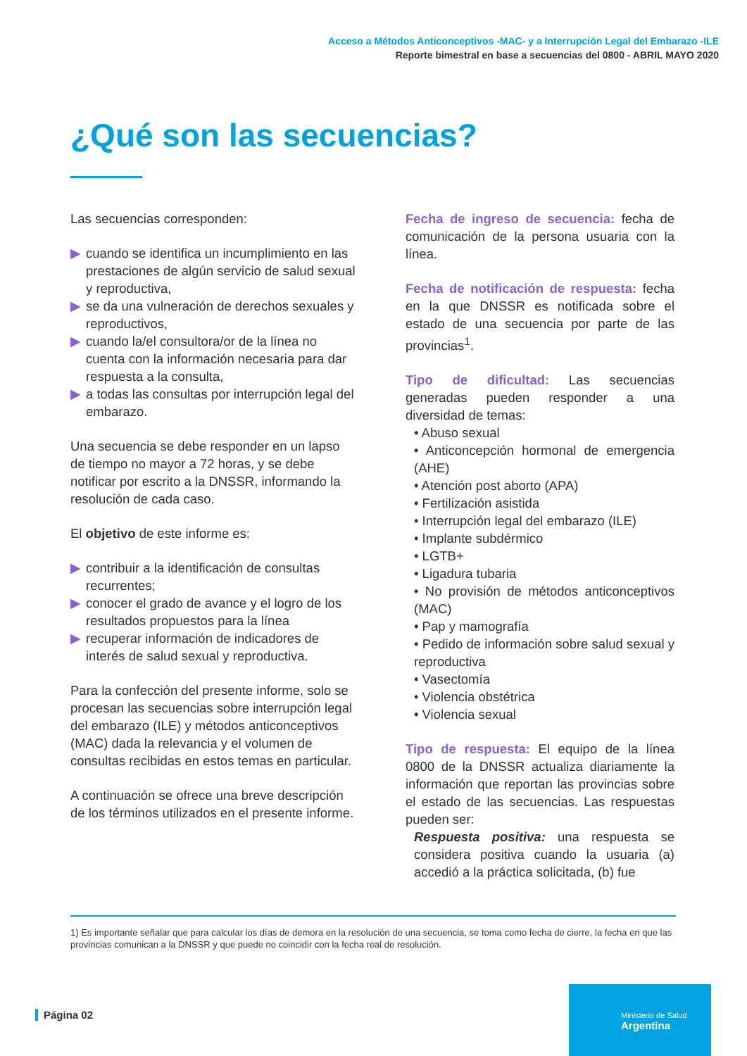Acceso a Métodos Anticonceptivos -MAC- y a Interrupción Legal del Embarazo -ILE
Reporte bimestral en base a secuencias del 0800 - ABRIL MAYO 2020
¿Qué son las secuencias?
Las secuencias corresponden:
▶ cuando se identifica un incumplimiento en las prestaciones de algún servicio de salud sexual y reproductiva,
▶ se da una vulneración de derechos sexuales y reproductivos,
▶ cuando la/el consultora/or de la línea no cuenta con la información necesaria para dar respuesta a la consulta,
▶ a todas las consultas por interrupción legal del embarazo.
Una secuencia se debe responder en un lapso de tiempo no mayor a 72 horas, y se debe notificar por escrito a la DNSSR, informando la resolución de cada caso.
El objetivo de este informe es:
▶ contribuir a la identificación de consultas recurrentes;
▶ conocer el grado de avance y el logro de los resultados propuestos para la línea
▶ recuperar información de indicadores de interés de salud sexual y reproductiva.
Para la confección del presente informe, solo se procesan las secuencias sobre interrupción legal del embarazo (ILE) y métodos anticonceptivos (MAC) dada la relevancia y el volumen de consultas recibidas en estos temas en particular.
A continuación se ofrece una breve descripción de los términos utilizados en el presente informe.
Fecha de ingreso de secuencia: fecha de comunicación de la persona usuaria con la línea.
Fecha de notificación de respuesta: fecha en la que DNSSR es notificada sobre el estado de una secuencia por parte de las provincias<sup>1</sup>.
Tipo de dificultad: Las secuencias generadas pueden responder a una diversidad de temas:
• Abuso sexual
• Anticoncepción hormonal de emergencia (AHE)
• Atención post aborto (APA)
• Fertilización asistida
• Interrupción legal del embarazo (ILE)
• Implante subdérmico
• LGTB+
• Ligadura tubaria
• No provisión de métodos anticonceptivos (MAC)
• Pap y mamografía
• Pedido de información sobre salud sexual y reproductiva
• Vasectomía
• Violencia obstétrica
• Violencia sexual
Tipo de respuesta: El equipo de la línea 0800 de la DNSSR actualiza diariamente la información que reportan las provincias sobre el estado de las secuencias. Las respuestas pueden ser:
Respuesta positiva: una respuesta se considera positiva cuando la usuaria (a) accedió a la práctica solicitada, (b) fue
1) Es importante señalar que para calcular los días de demora en la resolución de una secuencia, se toma como fecha de cierre, la fecha en que las provincias comunican a la DNSSR y que puede no coincidir con la fecha real de resolución.
Página 02
Ministerio de Salud
Argentina